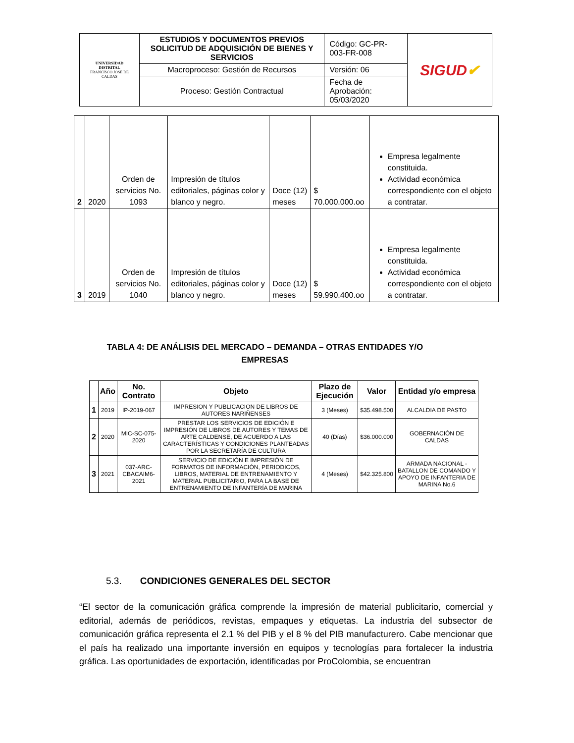| UNIVERSIDAD DISTRITAL FRANCISCO JOSÉ DE CALDAS | ESTUDIOS Y DOCUMENTOS PREVIOS SOLICITUD DE ADQUISICIÓN DE BIENES Y SERVICIOS | Código: GC-PR-003-FR-008 | SIGUD ✔ |
| | Macroproceso: Gestión de Recursos | Versión: 06 | |
| | Proceso: Gestión Contractual | Fecha de Aprobación: 05/03/2020 | |
| 2 | 2020 | Orden de servicios No. 1093 | Impresión de títulos editoriales, páginas color y blanco y negro. | Doce (12) meses | $ 70.000.000.oo | Empresa legalmente constituida. Actividad económica correspondiente con el objeto a contratar. |
| 3 | 2019 | Orden de servicios No. 1040 | Impresión de títulos editoriales, páginas color y blanco y negro. | Doce (12) meses | $ 59.990.400.oo | Empresa legalmente constituida. Actividad económica correspondiente con el objeto a contratar. |
TABLA 4: DE ANÁLISIS DEL MERCADO – DEMANDA – OTRAS ENTIDADES Y/O EMPRESAS
| | Año | No. Contrato | Objeto | Plazo de Ejecución | Valor | Entidad y/o empresa |
| --- | --- | --- | --- | --- | --- | --- |
| 1 | 2019 | IP-2019-067 | IMPRESION Y PUBLICACION DE LIBROS DE AUTORES NARIÑENSES | 3 (Meses) | $35.498.500 | ALCALDIA DE PASTO |
| 2 | 2020 | MIC-SC-075-2020 | PRESTAR LOS SERVICIOS DE EDICIÓN E IMPRESIÓN DE LIBROS DE AUTORES Y TEMAS DE ARTE CALDENSE, DE ACUERDO A LAS CARACTERÍSTICAS Y CONDICIONES PLANTEADAS POR LA SECRETARÍA DE CULTURA | 40 (Días) | $36.000.000 | GOBERNACIÓN DE CALDAS |
| 3 | 2021 | 037-ARC-CBACAIM6-2021 | SERVICIO DE EDICIÓN E IMPRESIÓN DE FORMATOS DE INFORMACIÓN, PERIODICOS, LIBROS, MATERIAL DE ENTRENAMIENTO Y MATERIAL PUBLICITARIO, PARA LA BASE DE ENTRENAMIENTO DE INFANTERÍA DE MARINA | 4 (Meses) | $42.325.800 | ARMADA NACIONAL - BATALLON DE COMANDO Y APOYO DE INFANTERIA DE MARINA No.6 |
5.3. CONDICIONES GENERALES DEL SECTOR
“El sector de la comunicación gráfica comprende la impresión de material publicitario, comercial y editorial, además de periódicos, revistas, empaques y etiquetas. La industria del subsector de comunicación gráfica representa el 2.1 % del PIB y el 8 % del PIB manufacturero. Cabe mencionar que el país ha realizado una importante inversión en equipos y tecnologías para fortalecer la industria gráfica. Las oportunidades de exportación, identificadas por ProColombia, se encuentran